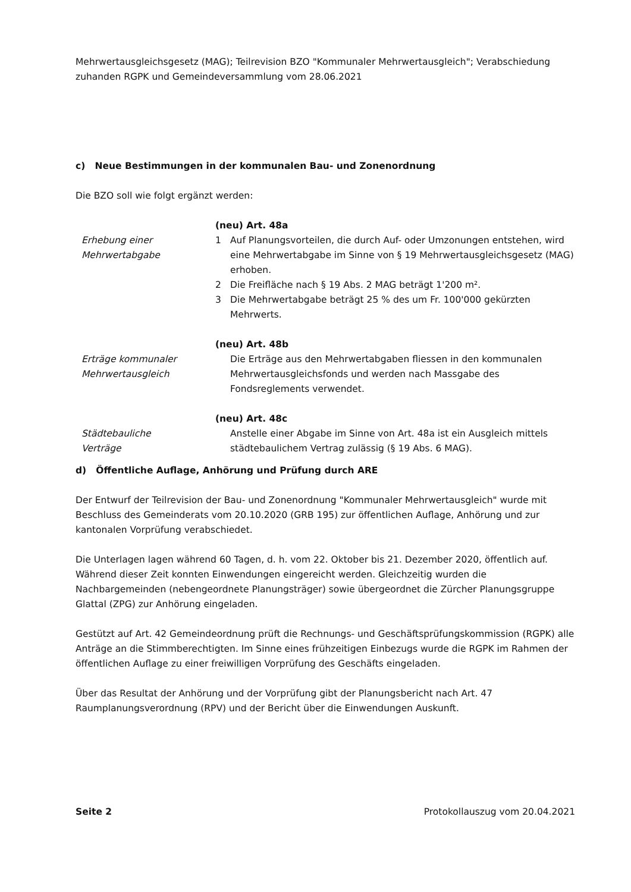Mehrwertausgleichsgesetz (MAG); Teilrevision BZO "Kommunaler Mehrwertausgleich"; Verabschiedung zuhanden RGPK und Gemeindeversammlung vom 28.06.2021
c) Neue Bestimmungen in der kommunalen Bau- und Zonenordnung
Die BZO soll wie folgt ergänzt werden:
Erhebung einer
Mehrwertabgabe
(neu) Art. 48a
1 Auf Planungsvorteilen, die durch Auf- oder Umzonungen entstehen, wird eine Mehrwertabgabe im Sinne von § 19 Mehrwertausgleichsgesetz (MAG) erhoben.
2 Die Freifläche nach § 19 Abs. 2 MAG beträgt 1'200 m².
3 Die Mehrwertabgabe beträgt 25 % des um Fr. 100'000 gekürzten Mehrwerts.
Erträge kommunaler
Mehrwertausgleich
(neu) Art. 48b
Die Erträge aus den Mehrwertabgaben fliessen in den kommunalen Mehrwertausgleichsfonds und werden nach Massgabe des Fondsreglements verwendet.
Städtebauliche
Verträge
(neu) Art. 48c
Anstelle einer Abgabe im Sinne von Art. 48a ist ein Ausgleich mittels städtebaulichem Vertrag zulässig (§ 19 Abs. 6 MAG).
d) Öffentliche Auflage, Anhörung und Prüfung durch ARE
Der Entwurf der Teilrevision der Bau- und Zonenordnung "Kommunaler Mehrwertausgleich" wurde mit Beschluss des Gemeinderats vom 20.10.2020 (GRB 195) zur öffentlichen Auflage, Anhörung und zur kantonalen Vorprüfung verabschiedet.
Die Unterlagen lagen während 60 Tagen, d. h. vom 22. Oktober bis 21. Dezember 2020, öffentlich auf. Während dieser Zeit konnten Einwendungen eingereicht werden. Gleichzeitig wurden die Nachbargemeinden (nebengeordnete Planungsträger) sowie übergeordnet die Zürcher Planungsgruppe Glattal (ZPG) zur Anhörung eingeladen.
Gestützt auf Art. 42 Gemeindeordnung prüft die Rechnungs- und Geschäftsprüfungskommission (RGPK) alle Anträge an die Stimmberechtigten. Im Sinne eines frühzeitigen Einbezugs wurde die RGPK im Rahmen der öffentlichen Auflage zu einer freiwilligen Vorprüfung des Geschäfts eingeladen.
Über das Resultat der Anhörung und der Vorprüfung gibt der Planungsbericht nach Art. 47 Raumplanungsverordnung (RPV) und der Bericht über die Einwendungen Auskunft.
Seite 2 Protokollauszug vom 20.04.2021